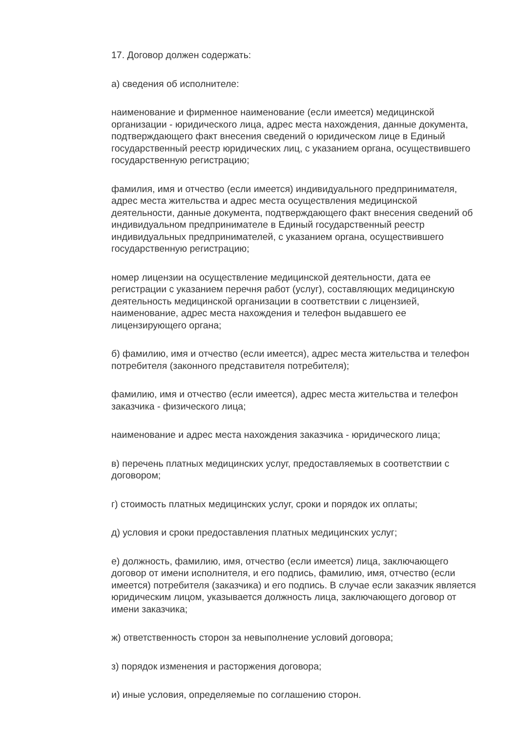17. Договор должен содержать:
а) сведения об исполнителе:
наименование и фирменное наименование (если имеется) медицинской организации - юридического лица, адрес места нахождения, данные документа, подтверждающего факт внесения сведений о юридическом лице в Единый государственный реестр юридических лиц, с указанием органа, осуществившего государственную регистрацию;
фамилия, имя и отчество (если имеется) индивидуального предпринимателя, адрес места жительства и адрес места осуществления медицинской деятельности, данные документа, подтверждающего факт внесения сведений об индивидуальном предпринимателе в Единый государственный реестр индивидуальных предпринимателей, с указанием органа, осуществившего государственную регистрацию;
номер лицензии на осуществление медицинской деятельности, дата ее регистрации с указанием перечня работ (услуг), составляющих медицинскую деятельность медицинской организации в соответствии с лицензией, наименование, адрес места нахождения и телефон выдавшего ее лицензирующего органа;
б) фамилию, имя и отчество (если имеется), адрес места жительства и телефон потребителя (законного представителя потребителя);
фамилию, имя и отчество (если имеется), адрес места жительства и телефон заказчика - физического лица;
наименование и адрес места нахождения заказчика - юридического лица;
в) перечень платных медицинских услуг, предоставляемых в соответствии с договором;
г) стоимость платных медицинских услуг, сроки и порядок их оплаты;
д) условия и сроки предоставления платных медицинских услуг;
е) должность, фамилию, имя, отчество (если имеется) лица, заключающего договор от имени исполнителя, и его подпись, фамилию, имя, отчество (если имеется) потребителя (заказчика) и его подпись. В случае если заказчик является юридическим лицом, указывается должность лица, заключающего договор от имени заказчика;
ж) ответственность сторон за невыполнение условий договора;
з) порядок изменения и расторжения договора;
и) иные условия, определяемые по соглашению сторон.